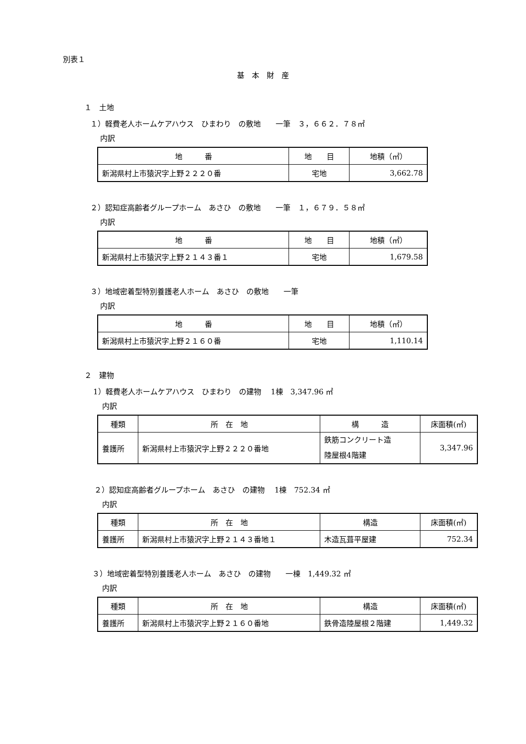別表１
基　本　財　産
１　土地
１）軽費老人ホームケアハウス　ひまわり　の敷地　　一筆　３，６６２．７８㎡
内訳
| 地 番 | 地 目 | 地積（㎡） |
| 新潟県村上市猿沢字上野２２２０番 | 宅地 | 3,662.78 |
２）認知症高齢者グループホーム　あさひ　の敷地　　一筆　１，６７９．５８㎡
内訳
| 地 番 | 地 目 | 地積（㎡） |
| 新潟県村上市猿沢字上野２１４３番１ | 宅地 | 1,679.58 |
３）地域密着型特別養護老人ホーム　あさひ　の敷地　　一筆
内訳
| 地 番 | 地 目 | 地積（㎡） |
| 新潟県村上市猿沢字上野２１６０番 | 宅地 | 1,110.14 |
２　建物
1）軽費老人ホームケアハウス　ひまわり　の建物　 1棟　3,347.96 ㎡
内訳
| 種類 | 所 在 地 | 構 造 | 床面積(㎡) |
| 養護所 | 新潟県村上市猿沢字上野２２２０番地 | 鉄筋コンクリート造 陸屋根4階建 | 3,347.96 |
２）認知症高齢者グループホーム　あさひ　の建物　 1棟　752.34 ㎡
内訳
| 種類 | 所 在 地 | 構造 | 床面積(㎡) |
| 養護所 | 新潟県村上市猿沢字上野２１４３番地１ | 木造瓦葺平屋建 | 752.34 |
３）地域密着型特別養護老人ホーム　あさひ　の建物　　一棟　1,449.32 ㎡
内訳
| 種類 | 所 在 地 | 構造 | 床面積(㎡) |
| 養護所 | 新潟県村上市猿沢字上野２１６０番地 | 鉄骨造陸屋根２階建 | 1,449.32 |